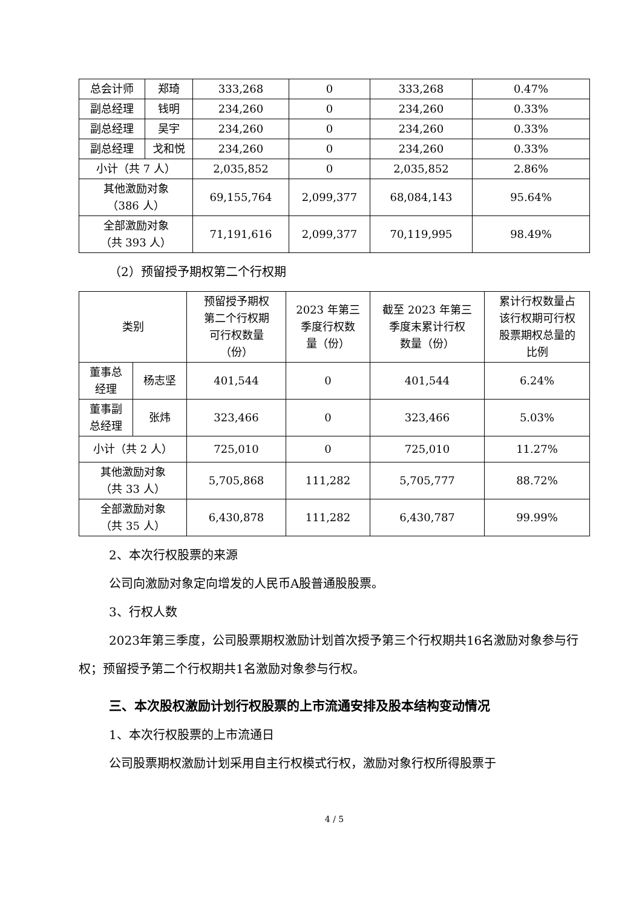| 总会计师 | 郑琦 | 333,268 | 0 | 333,268 | 0.47% |
| 副总经理 | 钱明 | 234,260 | 0 | 234,260 | 0.33% |
| 副总经理 | 吴宇 | 234,260 | 0 | 234,260 | 0.33% |
| 副总经理 | 戈和悦 | 234,260 | 0 | 234,260 | 0.33% |
| 小计（共 7 人） | | 2,035,852 | 0 | 2,035,852 | 2.86% |
| 其他激励对象 （386 人） | | 69,155,764 | 2,099,377 | 68,084,143 | 95.64% |
| 全部激励对象 （共 393 人） | | 71,191,616 | 2,099,377 | 70,119,995 | 98.49% |
（2）预留授予期权第二个行权期
| 类别 | | 预留授予期权 第二个行权期 可行权数量 （份） | 2023 年第三 季度行权数 量（份） | 截至 2023 年第三 季度末累计行权 数量（份） | 累计行权数量占 该行权期可行权 股票期权总量的 比例 |
| --- | --- | --- | --- | --- | --- |
| 董事总 经理 | 杨志坚 | 401,544 | 0 | 401,544 | 6.24% |
| 董事副 总经理 | 张炜 | 323,466 | 0 | 323,466 | 5.03% |
| 小计（共 2 人） | | 725,010 | 0 | 725,010 | 11.27% |
| 其他激励对象 （共 33 人） | | 5,705,868 | 111,282 | 5,705,777 | 88.72% |
| 全部激励对象 （共 35 人） | | 6,430,878 | 111,282 | 6,430,787 | 99.99% |
2、本次行权股票的来源
公司向激励对象定向增发的人民币A股普通股股票。
3、行权人数
2023年第三季度，公司股票期权激励计划首次授予第三个行权期共16名激励对象参与行权；预留授予第二个行权期共1名激励对象参与行权。
三、本次股权激励计划行权股票的上市流通安排及股本结构变动情况
1、本次行权股票的上市流通日
公司股票期权激励计划采用自主行权模式行权，激励对象行权所得股票于
4 / 5